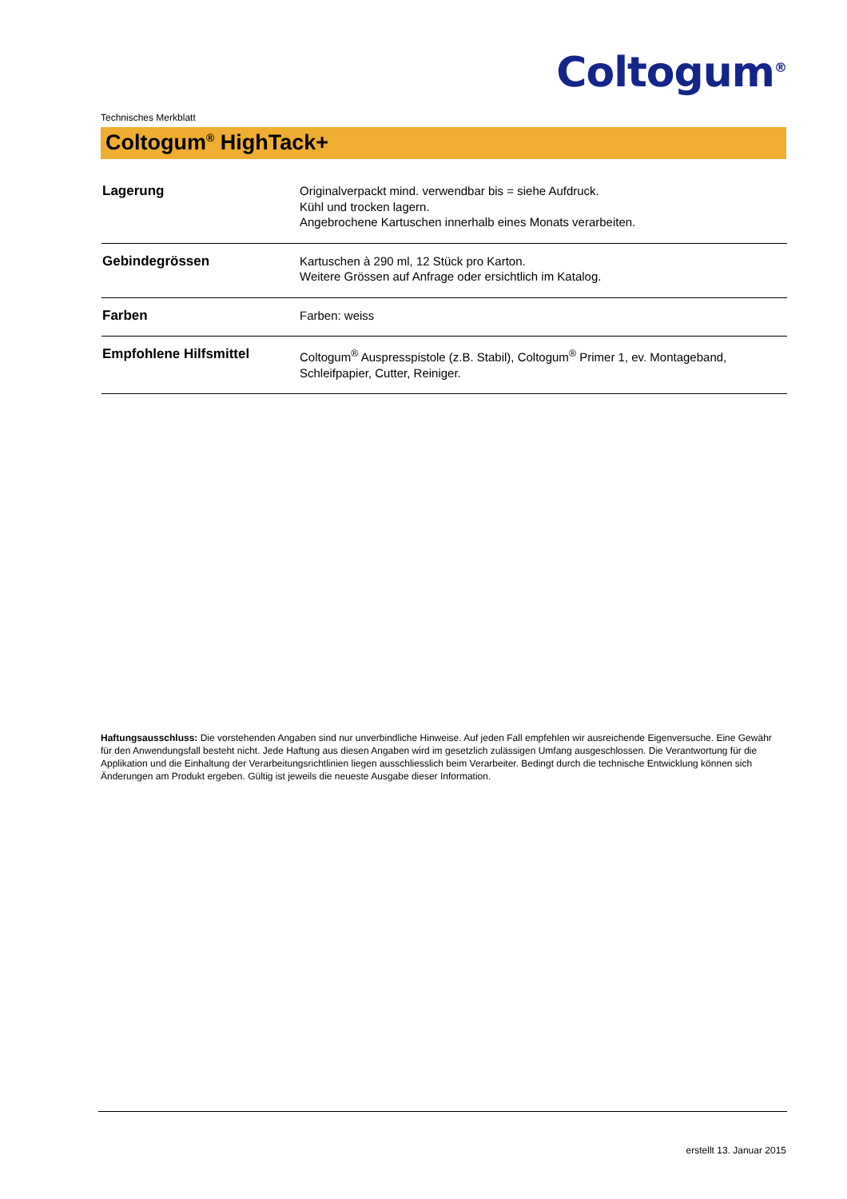Coltogum<sup>®</sup>
Technisches Merkblatt
Coltogum<sup>®</sup> HighTack+
| Lagerung | Originalverpackt mind. verwendbar bis = siehe Aufdruck. Kühl und trocken lagern. Angebrochene Kartuschen innerhalb eines Monats verarbeiten. |
| Gebindegrössen | Kartuschen à 290 ml, 12 Stück pro Karton. Weitere Grössen auf Anfrage oder ersichtlich im Katalog. |
| Farben | Farben: weiss |
| Empfohlene Hilfsmittel | Coltogum<sup>®</sup> Auspresspistole (z.B. Stabil), Coltogum<sup>®</sup> Primer 1, ev. Montageband, Schleifpapier, Cutter, Reiniger. |
Haftungsausschluss: Die vorstehenden Angaben sind nur unverbindliche Hinweise. Auf jeden Fall empfehlen wir ausreichende Eigenversuche. Eine Gewähr für den Anwendungsfall besteht nicht. Jede Haftung aus diesen Angaben wird im gesetzlich zulässigen Umfang ausgeschlossen. Die Verantwortung für die Applikation und die Einhaltung der Verarbeitungsrichtlinien liegen ausschliesslich beim Verarbeiter. Bedingt durch die technische Entwicklung können sich Änderungen am Produkt ergeben. Gültig ist jeweils die neueste Ausgabe dieser Information.
erstellt 13. Januar 2015